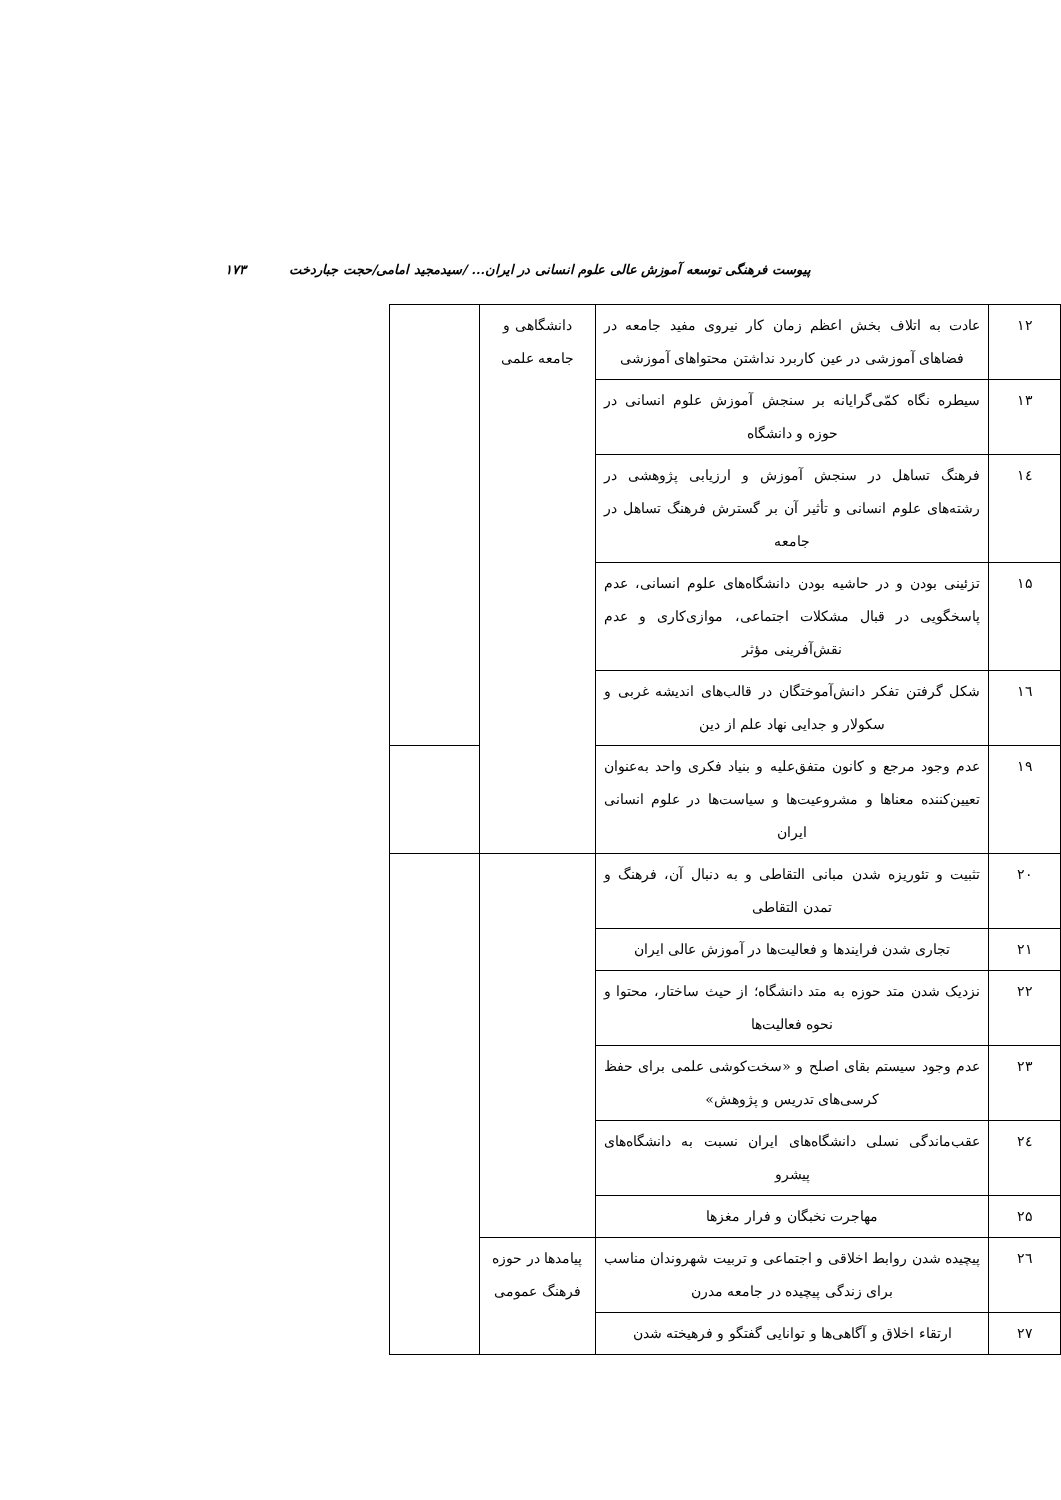پیوست فرهنگی توسعه آموزش عالی علوم انسانی در ایران... /سیدمجید امامی/حجت جباردخت ۱۷۳
| ۱۲ | عادت به اتلاف بخش اعظم زمان کار نیروی مفید جامعه در فضاهای آموزشی در عین کاربرد نداشتن محتواهای آموزشی | دانشگاهی و جامعه علمی | |
| ۱۳ | سیطره نگاه کمّی‌گرایانه بر سنجش آموزش علوم انسانی در حوزه و دانشگاه | | |
| ۱٤ | فرهنگ تساهل در سنجش آموزش و ارزیابی پژوهشی در رشته‌های علوم انسانی و تأثیر آن بر گسترش فرهنگ تساهل در جامعه | | |
| ۱۵ | تزئینی بودن و در حاشیه بودن دانشگاه‌های علوم انسانی، عدم پاسخگویی در قبال مشکلات اجتماعی، موازی‌کاری و عدم نقش‌آفرینی مؤثر | | |
| ۱٦ | شکل گرفتن تفکر دانش‌آموختگان در قالب‌های اندیشه غربی و سکولار و جدایی نهاد علم از دین | | |
| ۱۹ | عدم وجود مرجع و کانون متفق‌علیه و بنیاد فکری واحد به‌عنوان تعیین‌کننده معناها و مشروعیت‌ها و سیاست‌ها در علوم انسانی ایران | | |
| ۲۰ | تثبیت و تئوریزه شدن مبانی التقاطی و به دنبال آن، فرهنگ و تمدن التقاطی | | |
| ۲۱ | تجاری شدن فرایندها و فعالیت‌ها در آموزش عالی ایران | | |
| ۲۲ | نزدیک شدن متد حوزه به متد دانشگاه؛ از حیث ساختار، محتوا و نحوه فعالیت‌ها | | |
| ۲۳ | عدم وجود سیستم بقای اصلح و «سخت‌کوشی علمی برای حفظ کرسی‌های تدریس و پژوهش» | | |
| ۲٤ | عقب‌ماندگی نسلی دانشگاه‌های ایران نسبت به دانشگاه‌های پیشرو | | |
| ۲۵ | مهاجرت نخبگان و فرار مغزها | | |
| ۲٦ | پیچیده شدن روابط اخلاقی و اجتماعی و تربیت شهروندان مناسب برای زندگی پیچیده در جامعه مدرن | پیامدها در حوزه فرهنگ عمومی | |
| ۲۷ | ارتقاء اخلاق و آگاهی‌ها و توانایی گفتگو و فرهیخته شدن | | |